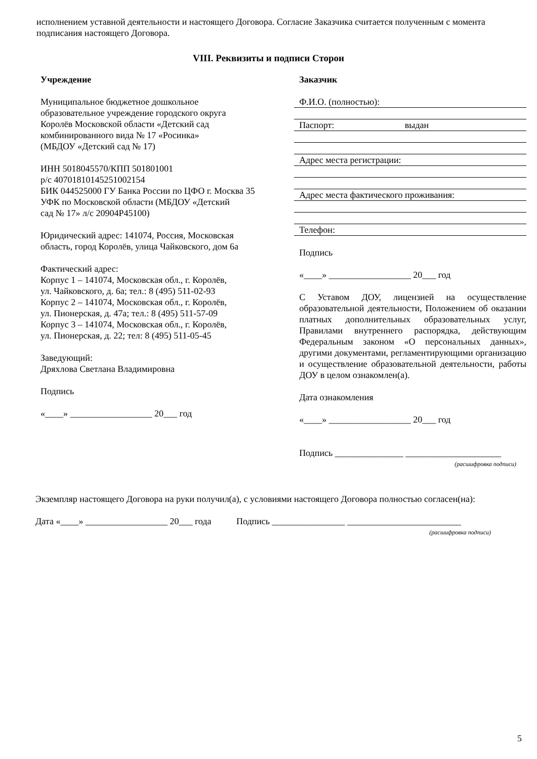исполнением уставной деятельности и настоящего Договора. Согласие Заказчика считается полученным с момента подписания настоящего Договора.
VIII. Реквизиты и подписи Сторон
Учреждение
Муниципальное бюджетное дошкольное
образовательное учреждение городского округа
Королёв Московской области «Детский сад
комбинированного вида № 17 «Росинка»
(МБДОУ «Детский сад № 17)
ИНН 5018045570/КПП 501801001
р/с 40701810145251002154
БИК 044525000 ГУ Банка России по ЦФО г. Москва 35
УФК по Московской области (МБДОУ «Детский
сад № 17» л/с 20904Р45100)
Юридический адрес: 141074, Россия, Московская
область, город Королёв, улица Чайковского, дом 6а
Фактический адрес:
Корпус 1 – 141074, Московская обл., г. Королёв,
ул. Чайковского, д. 6а; тел.: 8 (495) 511-02-93
Корпус 2 – 141074, Московская обл., г. Королёв,
ул. Пионерская, д. 47а; тел.: 8 (495) 511-57-09
Корпус 3 – 141074, Московская обл., г. Королёв,
ул. Пионерская, д. 22; тел: 8 (495) 511-05-45
Заведующий:
Дряхлова Светлана Владимировна
Подпись
«____» __________________ 20___ год
Заказчик
Ф.И.О. (полностью):
Паспорт: выдан
Адрес места регистрации:
Адрес места фактического проживания:
Телефон:
Подпись
«____» __________________ 20___ год
С Уставом ДОУ, лицензией на осуществление образовательной деятельности, Положением об оказании платных дополнительных образовательных услуг, Правилами внутреннего распорядка, действующим Федеральным законом «О персональных данных», другими документами, регламентирующими организацию и осуществление образовательной деятельности, работы ДОУ в целом ознакомлен(а).
Дата ознакомления
«____» __________________ 20___ год
Подпись _______________ _____________________
(расшифровка подписи)
Экземпляр настоящего Договора на руки получил(а), с условиями настоящего Договора полностью согласен(на):
Дата «____» __________________ 20___ года Подпись ________________ _________________________
(расшифровка подписи)
5